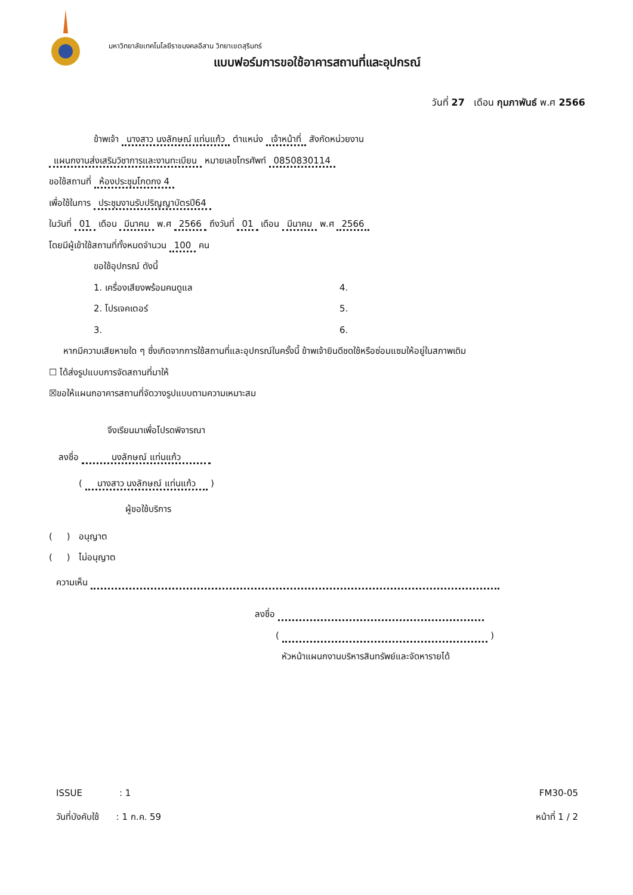มหาวิทยาลัยเทคโนโลยีราชมงคลอีสาน วิทยาเขตสุรินทร์
แบบฟอร์มการขอใช้อาคารสถานที่และอุปกรณ์
วันที่ 27 เดือน กุมภาพันธ์ พ.ศ 2566
ข้าพเจ้า นางสาว นงลักษณ์ แท่นแก้ว ตำแหน่ง เจ้าหน้าที่ สังกัดหน่วยงาน
แผนกงานส่งเสริมวิชาการและงานทะเบียน หมายเลขโทรศัพท์ 0850830114
ขอใช้สถานที่ ห้องประชุมโกดกง 4
เพื่อใช้ในการ ประชุมงานรับปริญญาบัตรปี64
ในวันที่ 01 เดือน มีนาคม พ.ศ 2566 ถึงวันที่ 01 เดือน มีนาคม พ.ศ 2566
โดยมีผู้เข้าใช้สถานที่ทั้งหมดจำนวน 100 คน
ขอใช้อุปกรณ์ ดังนี้
1. เครื่องเสียงพร้อมคนดูแล
2. โปรเจคเตอร์
3.
4.
5.
6.
หากมีความเสียหายใด ๆ ซึ่งเกิดจากการใช้สถานที่และอุปกรณ์ในครั้งนี้ ข้าพเจ้ายินดีชดใช้หรือซ่อมแซมให้อยู่ในสภาพเดิม
☐ ได้ส่งรูปแบบการจัดสถานที่มาให้
☒ขอให้แผนกอาคารสถานที่จัดวางรูปแบบตามความเหมาะสม
จึงเรียนมาเพื่อโปรดพิจารณา
ลงชื่อ นงลักษณ์ แท่นแก้ว
( นางสาว นงลักษณ์ แท่นแก้ว )
ผู้ขอใช้บริการ
( ) อนุญาต
( ) ไม่อนุญาต
ความเห็น
ลงชื่อ
( )
หัวหน้าแผนกงานบริหารสินทรัพย์และจัดหารายได้
ISSUE : 1
วันที่บังคับใช้ : 1 ก.ค. 59
FM30-05
หน้าที่ 1 / 2